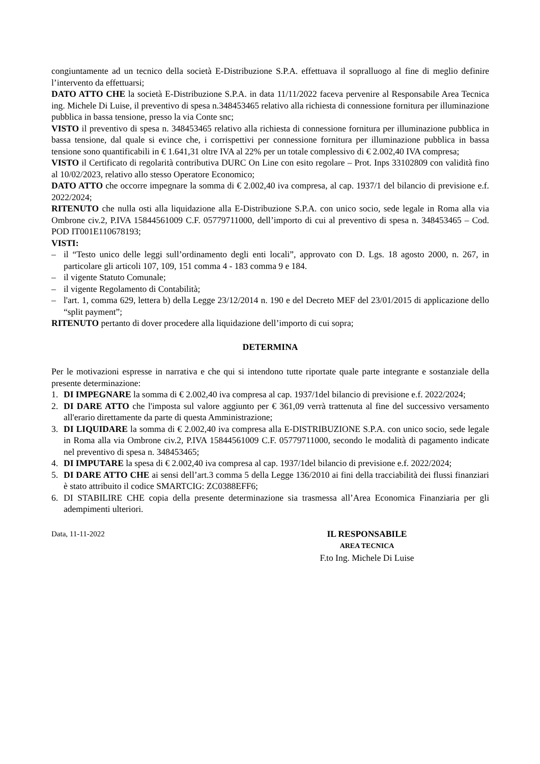congiuntamente ad un tecnico della società E-Distribuzione S.P.A. effettuava il sopralluogo al fine di meglio definire l’intervento da effettuarsi;
DATO ATTO CHE la società E-Distribuzione S.P.A. in data 11/11/2022 faceva pervenire al Responsabile Area Tecnica ing. Michele Di Luise, il preventivo di spesa n.348453465 relativo alla richiesta di connessione fornitura per illuminazione pubblica in bassa tensione, presso la via Conte snc;
VISTO il preventivo di spesa n. 348453465 relativo alla richiesta di connessione fornitura per illuminazione pubblica in bassa tensione, dal quale si evince che, i corrispettivi per connessione fornitura per illuminazione pubblica in bassa tensione sono quantificabili in € 1.641,31 oltre IVA al 22% per un totale complessivo di € 2.002,40 IVA compresa;
VISTO il Certificato di regolarità contributiva DURC On Line con esito regolare – Prot. Inps 33102809 con validità fino al 10/02/2023, relativo allo stesso Operatore Economico;
DATO ATTO che occorre impegnare la somma di € 2.002,40 iva compresa, al cap. 1937/1 del bilancio di previsione e.f. 2022/2024;
RITENUTO che nulla osti alla liquidazione alla E-Distribuzione S.P.A. con unico socio, sede legale in Roma alla via Ombrone civ.2, P.IVA 15844561009 C.F. 05779711000, dell’importo di cui al preventivo di spesa n. 348453465 – Cod. POD IT001E110678193;
VISTI:
– il “Testo unico delle leggi sull’ordinamento degli enti locali”, approvato con D. Lgs. 18 agosto 2000, n. 267, in particolare gli articoli 107, 109, 151 comma 4 - 183 comma 9 e 184.
– il vigente Statuto Comunale;
– il vigente Regolamento di Contabilità;
– l'art. 1, comma 629, lettera b) della Legge 23/12/2014 n. 190 e del Decreto MEF del 23/01/2015 di applicazione dello “split payment”;
RITENUTO pertanto di dover procedere alla liquidazione dell’importo di cui sopra;
DETERMINA
Per le motivazioni espresse in narrativa e che qui si intendono tutte riportate quale parte integrante e sostanziale della presente determinazione:
1. DI IMPEGNARE la somma di € 2.002,40 iva compresa al cap. 1937/1del bilancio di previsione e.f. 2022/2024;
2. DI DARE ATTO che l'imposta sul valore aggiunto per € 361,09 verrà trattenuta al fine del successivo versamento all'erario direttamente da parte di questa Amministrazione;
3. DI LIQUIDARE la somma di € 2.002,40 iva compresa alla E-DISTRIBUZIONE S.P.A. con unico socio, sede legale in Roma alla via Ombrone civ.2, P.IVA 15844561009 C.F. 05779711000, secondo le modalità di pagamento indicate nel preventivo di spesa n. 348453465;
4. DI IMPUTARE la spesa di € 2.002,40 iva compresa al cap. 1937/1del bilancio di previsione e.f. 2022/2024;
5. DI DARE ATTO CHE ai sensi dell’art.3 comma 5 della Legge 136/2010 ai fini della tracciabilità dei flussi finanziari è stato attribuito il codice SMARTCIG: ZC0388EFF6;
6. DI STABILIRE CHE copia della presente determinazione sia trasmessa all’Area Economica Finanziaria per gli adempimenti ulteriori.
Data, 11-11-2022
IL RESPONSABILE
AREA TECNICA
F.to Ing. Michele Di Luise